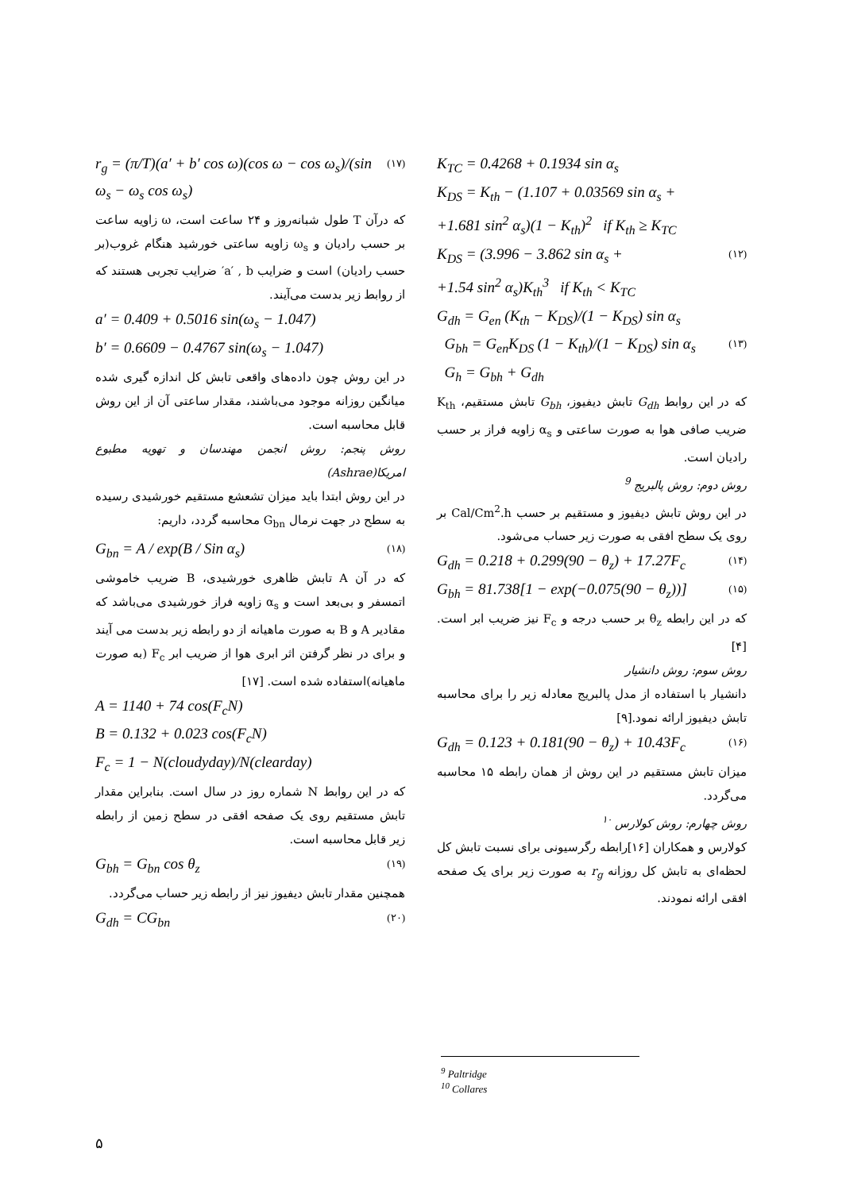K<sub>TC</sub> = 0.4268 + 0.1934 sin α<sub>s</sub>
K<sub>DS</sub> = K<sub>th</sub> − (1.107 + 0.03569 sin α<sub>s</sub> +
+1.681 sin<sup>2</sup> α<sub>s</sub>)(1 − K<sub>th</sub>)<sup>2</sup> if K<sub>th</sub> ≥ K<sub>TC</sub>
K<sub>DS</sub> = (3.996 − 3.862 sin α<sub>s</sub> + (۱۲)
+1.54 sin<sup>2</sup> α<sub>s</sub>)K<sub>th</sub><sup>3</sup> if K<sub>th</sub> < K<sub>TC</sub>
G<sub>dh</sub> = G<sub>en</sub> (K<sub>th</sub> − K<sub>DS</sub>)/(1 − K<sub>DS</sub>) sin α<sub>s</sub>
G<sub>bh</sub> = G<sub>en</sub>K<sub>DS</sub> (1 − K<sub>th</sub>)/(1 − K<sub>DS</sub>) sin α<sub>s</sub> (۱۳)
G<sub>h</sub> = G<sub>bh</sub> + G<sub>dh</sub>
که در این روابط G<sub>dh</sub> تابش دیفیوز، G<sub>bh</sub> تابش مستقیم، K<sub>th</sub> ضریب صافی هوا به صورت ساعتی و α<sub>s</sub> زاویه فراز بر حسب رادیان است.
روش دوم: روش پالبریج <sup>9</sup>
در این روش تابش دیفیوز و مستقیم بر حسب Cal/Cm<sup>2</sup>.h بر روی یک سطح افقی به صورت زیر حساب می‌شود.
G<sub>dh</sub> = 0.218 + 0.299(90 − θ<sub>z</sub>) + 17.27F<sub>c</sub> (۱۴)
G<sub>bh</sub> = 81.738[1 − exp(−0.075(90 − θ<sub>z</sub>))] (۱۵)
که در این رابطه θ<sub>z</sub> بر حسب درجه و F<sub>c</sub> نیز ضریب ابر است. [۴]
روش سوم: روش دانشیار
دانشیار با استفاده از مدل پالبریج معادله زیر را برای محاسبه تابش دیفیوز ارائه نمود.[۹]
G<sub>dh</sub> = 0.123 + 0.181(90 − θ<sub>z</sub>) + 10.43F<sub>c</sub> (۱۶)
میزان تابش مستقیم در این روش از همان رابطه ۱۵ محاسبه می‌گردد.
روش چهارم: روش کولارس <sup>۱۰</sup>
کولارس و همکاران [۱۶]رابطه رگرسیونی برای نسبت تابش کل لحظه‌ای به تابش کل روزانه r<sub>g</sub> به صورت زیر برای یک صفحه افقی ارائه نمودند.
r<sub>g</sub> = (π/T)(a′ + b′ cos ω)(cos ω − cos ω<sub>s</sub>)/(sin ω<sub>s</sub> − ω<sub>s</sub> cos ω<sub>s</sub>) (۱۷)
که درآن T طول شبانه‌روز و ۲۴ ساعت است، ω زاویه ساعت بر حسب رادیان و ω<sub>s</sub> زاویه ساعتی خورشید هنگام غروب(بر حسب رادیان) است و ضرایب a′ , b′ ضرایب تجربی هستند که از روابط زیر بدست می‌آیند.
a′ = 0.409 + 0.5016 sin(ω<sub>s</sub> − 1.047)
b′ = 0.6609 − 0.4767 sin(ω<sub>s</sub> − 1.047)
در این روش چون داده‌های واقعی تابش کل اندازه گیری شده میانگین روزانه موجود می‌باشند، مقدار ساعتی آن از این روش قابل محاسبه است.
روش پنجم: روش انجمن مهندسان و تهویه مطبوع امریکا(Ashrae)
در این روش ابتدا باید میزان تشعشع مستقیم خورشیدی رسیده به سطح در جهت نرمال G<sub>bn</sub> محاسبه گردد، داریم:
G<sub>bn</sub> = A / exp(B / Sin α<sub>s</sub>) (۱۸)
که در آن A تابش ظاهری خورشیدی، B ضریب خاموشی اتمسفر و بی‌بعد است و α<sub>s</sub> زاویه فراز خورشیدی می‌باشد که مقادیر A و B به صورت ماهیانه از دو رابطه زیر بدست می آیند و برای در نظر گرفتن اثر ابری هوا از ضریب ابر F<sub>c</sub> (به صورت ماهیانه)استفاده شده است. [۱۷]
A = 1140 + 74 cos(F<sub>c</sub>N)
B = 0.132 + 0.023 cos(F<sub>c</sub>N)
F<sub>c</sub> = 1 − N(cloudyday)/N(clearday)
که در این روابط N شماره روز در سال است. بنابراین مقدار تابش مستقیم روی یک صفحه افقی در سطح زمین از رابطه زیر قابل محاسبه است.
G<sub>bh</sub> = G<sub>bn</sub> cos θ<sub>z</sub> (۱۹)
همچنین مقدار تابش دیفیوز نیز از رابطه زیر حساب می‌گردد.
G<sub>dh</sub> = CG<sub>bn</sub> (۲۰)
<sup>9</sup> Paltridge
<sup>10</sup> Collares
۵